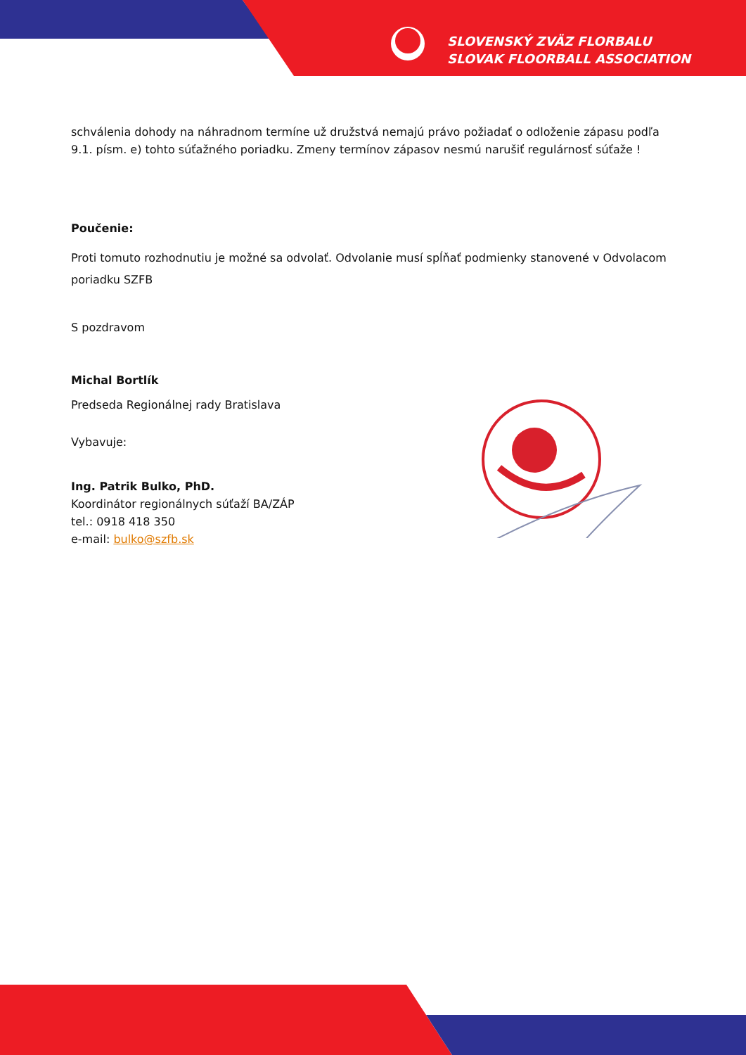SLOVENSKÝ ZVÄZ FLORBALU
SLOVAK FLOORBALL ASSOCIATION
schválenia dohody na náhradnom termíne už družstvá nemajú právo požiadať o odloženie zápasu podľa 9.1. písm. e) tohto súťažného poriadku. Zmeny termínov zápasov nesmú narušiť regulárnosť súťaže !
Poučenie:
Proti tomuto rozhodnutiu je možné sa odvolať. Odvolanie musí spĺňať podmienky stanovené v Odvolacom poriadku SZFB
S pozdravom
Michal Bortlík
Predseda Regionálnej rady Bratislava
Vybavuje:
Ing. Patrik Bulko, PhD.
Koordinátor regionálnych súťaží BA/ZÁP
tel.: 0918 418 350
e-mail: bulko@szfb.sk